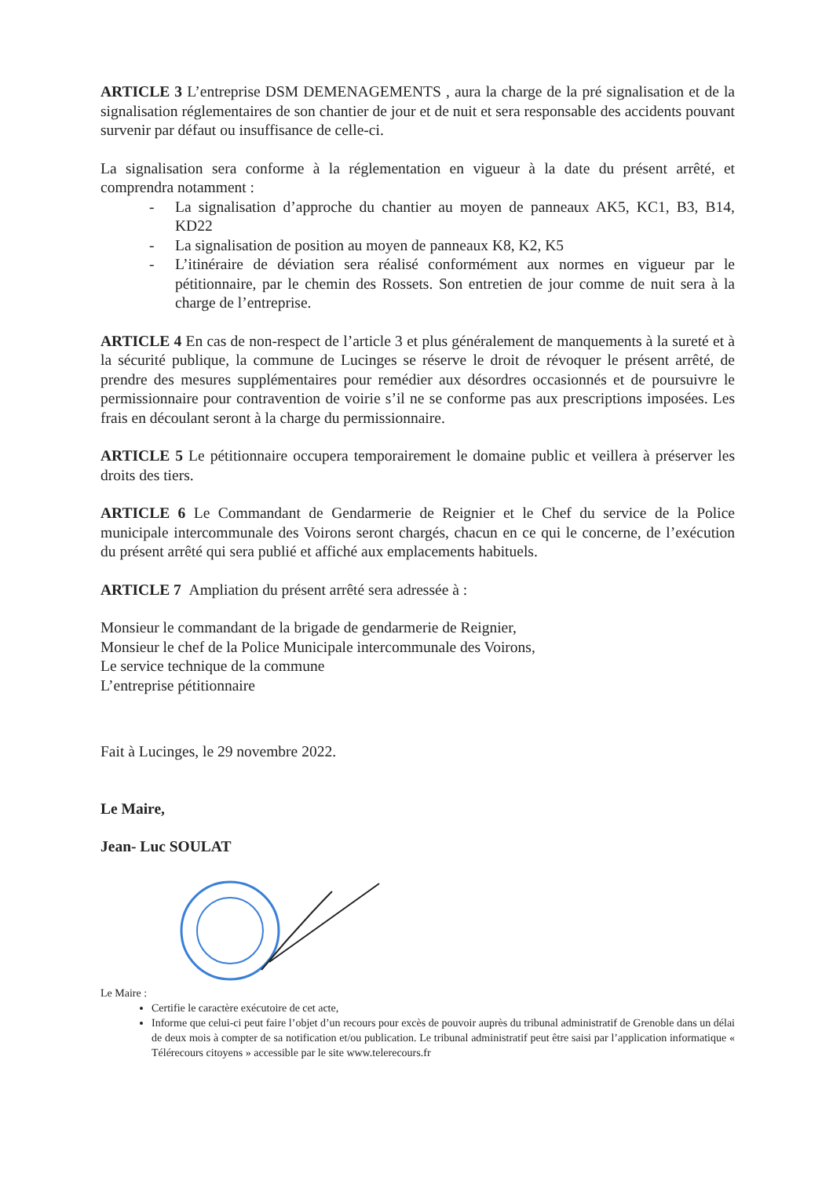ARTICLE 3 L’entreprise DSM DEMENAGEMENTS , aura la charge de la pré signalisation et de la signalisation réglementaires de son chantier de jour et de nuit et sera responsable des accidents pouvant survenir par défaut ou insuffisance de celle-ci.
La signalisation sera conforme à la réglementation en vigueur à la date du présent arrêté, et comprendra notamment :
- La signalisation d’approche du chantier au moyen de panneaux AK5, KC1, B3, B14, KD22
- La signalisation de position au moyen de panneaux K8, K2, K5
- L’itinéraire de déviation sera réalisé conformément aux normes en vigueur par le pétitionnaire, par le chemin des Rossets. Son entretien de jour comme de nuit sera à la charge de l’entreprise.
ARTICLE 4 En cas de non-respect de l’article 3 et plus généralement de manquements à la sureté et à la sécurité publique, la commune de Lucinges se réserve le droit de révoquer le présent arrêté, de prendre des mesures supplémentaires pour remédier aux désordres occasionnés et de poursuivre le permissionnaire pour contravention de voirie s’il ne se conforme pas aux prescriptions imposées. Les frais en découlant seront à la charge du permissionnaire.
ARTICLE 5 Le pétitionnaire occupera temporairement le domaine public et veillera à préserver les droits des tiers.
ARTICLE 6 Le Commandant de Gendarmerie de Reignier et le Chef du service de la Police municipale intercommunale des Voirons seront chargés, chacun en ce qui le concerne, de l’exécution du présent arrêté qui sera publié et affiché aux emplacements habituels.
ARTICLE 7 Ampliation du présent arrêté sera adressée à :
Monsieur le commandant de la brigade de gendarmerie de Reignier,
Monsieur le chef de la Police Municipale intercommunale des Voirons,
Le service technique de la commune
L’entreprise pétitionnaire
Fait à Lucinges, le 29 novembre 2022.
Le Maire,
Jean- Luc SOULAT
Le Maire :
Certifie le caractère exécutoire de cet acte,
Informe que celui-ci peut faire l’objet d’un recours pour excès de pouvoir auprès du tribunal administratif de Grenoble dans un délai de deux mois à compter de sa notification et/ou publication. Le tribunal administratif peut être saisi par l’application informatique « Télérecours citoyens » accessible par le site www.telerecours.fr